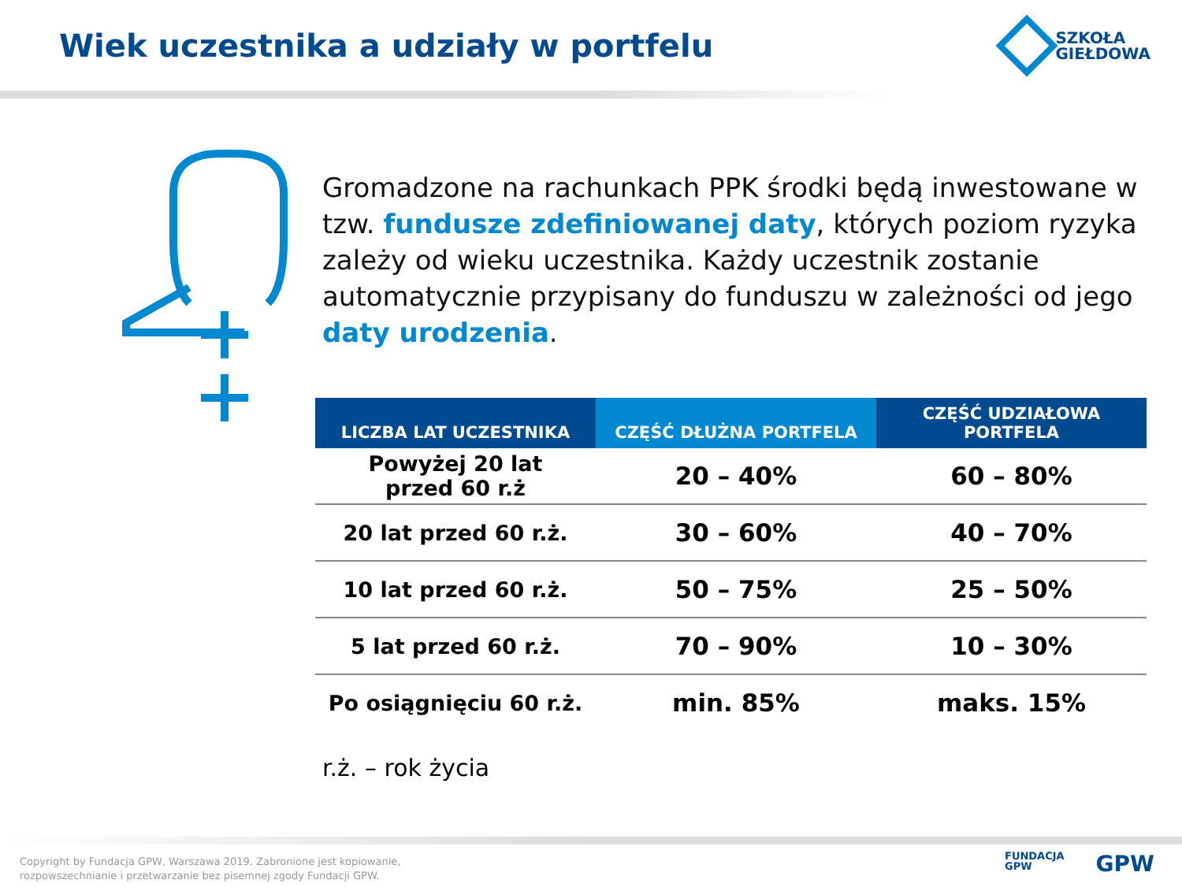Wiek uczestnika a udziały w portfelu
SZKOŁA
GIEŁDOWA
Gromadzone na rachunkach PPK środki będą inwestowane w tzw. fundusze zdefiniowanej daty, których poziom ryzyka zależy od wieku uczestnika. Każdy uczestnik zostanie automatycznie przypisany do funduszu w zależności od jego daty urodzenia.
| LICZBA LAT UCZESTNIKA | CZĘŚĆ DŁUŻNA PORTFELA | CZĘŚĆ UDZIAŁOWA PORTFELA |
| --- | --- | --- |
| Powyżej 20 lat przed 60 r.ż | 20 – 40% | 60 – 80% |
| 20 lat przed 60 r.ż. | 30 – 60% | 40 – 70% |
| 10 lat przed 60 r.ż. | 50 – 75% | 25 – 50% |
| 5 lat przed 60 r.ż. | 70 – 90% | 10 – 30% |
| Po osiągnięciu 60 r.ż. | min. 85% | maks. 15% |
r.ż. – rok życia
Copyright by Fundacja GPW, Warszawa 2019. Zabronione jest kopiowanie,
rozpowszechnianie i przetwarzanie bez pisemnej zgody Fundacji GPW.
FUNDACJA
GPW
GPW